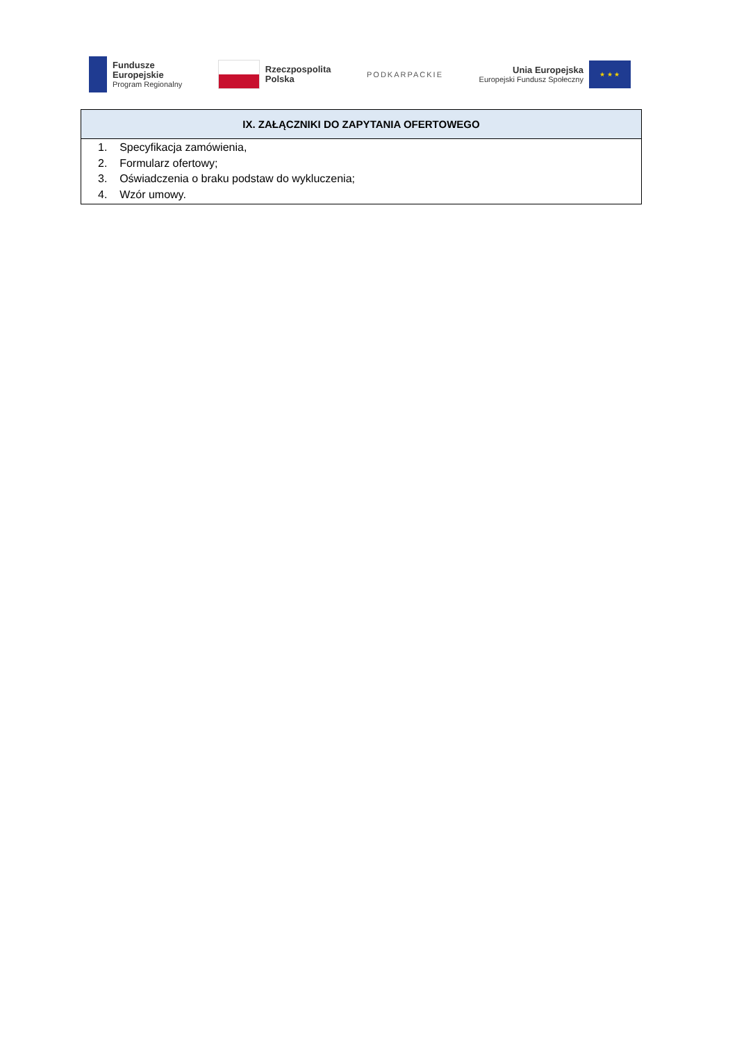Fundusze
Europejskie
Program Regionalny
Rzeczpospolita
Polska
PODKARPACKIE
Unia Europejska
Europejski Fundusz Społeczny
★ ★ ★
| IX. ZAŁĄCZNIKI DO ZAPYTANIA OFERTOWEGO |
| --- |
| 1. Specyfikacja zamówienia, 2. Formularz ofertowy; 3. Oświadczenia o braku podstaw do wykluczenia; 4. Wzór umowy. |